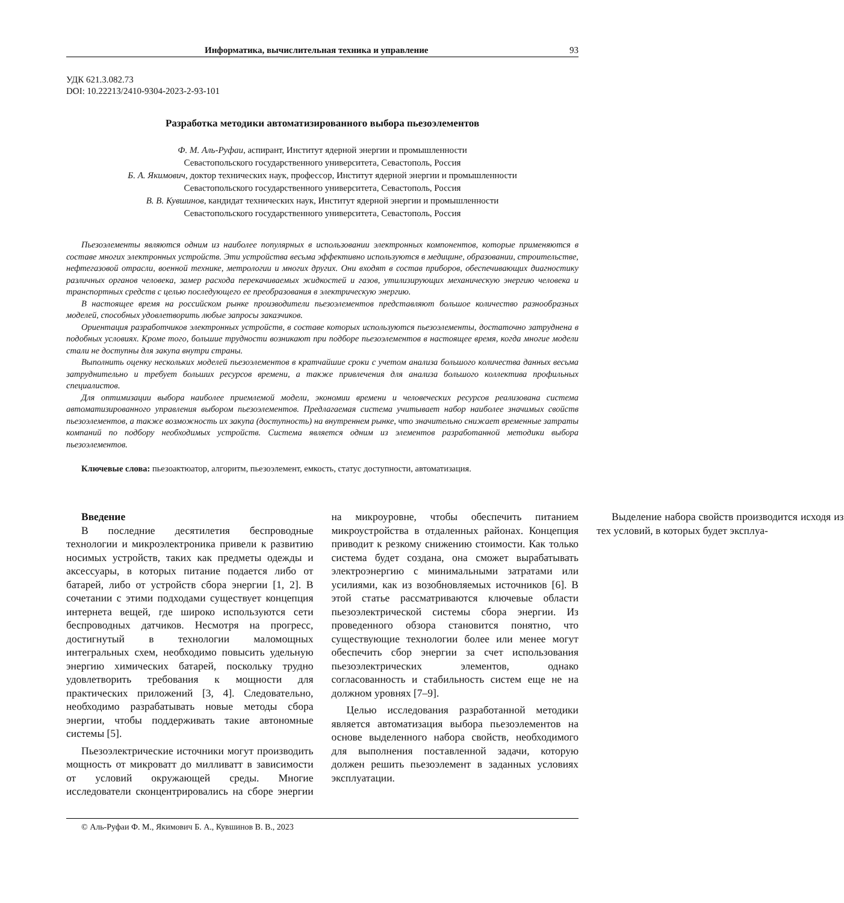Информатика, вычислительная техника и управление 93
УДК 621.3.082.73
DOI: 10.22213/2410-9304-2023-2-93-101
Разработка методики автоматизированного выбора пьезоэлементов
Ф. М. Аль-Руфаи, аспирант, Институт ядерной энергии и промышленности
Севастопольского государственного университета, Севастополь, Россия
Б. А. Якимович, доктор технических наук, профессор, Институт ядерной энергии и промышленности
Севастопольского государственного университета, Севастополь, Россия
В. В. Кувшинов, кандидат технических наук, Институт ядерной энергии и промышленности
Севастопольского государственного университета, Севастополь, Россия
Пьезоэлементы являются одним из наиболее популярных в использовании электронных компонентов, которые применяются в составе многих электронных устройств. Эти устройства весьма эффективно используются в медицине, образовании, строительстве, нефтегазовой отрасли, военной технике, метрологии и многих других. Они входят в состав приборов, обеспечивающих диагностику различных органов человека, замер расхода перекачиваемых жидкостей и газов, утилизирующих механическую энергию человека и транспортных средств с целью последующего ее преобразования в электрическую энергию.
В настоящее время на российском рынке производители пьезоэлементов представляют большое количество разнообразных моделей, способных удовлетворить любые запросы заказчиков.
Ориентация разработчиков электронных устройств, в составе которых используются пьезоэлементы, достаточно затруднена в подобных условиях. Кроме того, большие трудности возникают при подборе пьезоэлементов в настоящее время, когда многие модели стали не доступны для закупа внутри страны.
Выполнить оценку нескольких моделей пьезоэлементов в кратчайшие сроки с учетом анализа большого количества данных весьма затруднительно и требует больших ресурсов времени, а также привлечения для анализа большого коллектива профильных специалистов.
Для оптимизации выбора наиболее приемлемой модели, экономии времени и человеческих ресурсов реализована система автоматизированного управления выбором пьезоэлементов. Предлагаемая система учитывает набор наиболее значимых свойств пьезоэлементов, а также возможность их закупа (доступность) на внутреннем рынке, что значительно снижает временные затраты компаний по подбору необходимых устройств. Система является одним из элементов разработанной методики выбора пьезоэлементов.
Ключевые слова: пьезоактюатор, алгоритм, пьезоэлемент, емкость, статус доступности, автоматизация.
Введение
В последние десятилетия беспроводные технологии и микроэлектроника привели к развитию носимых устройств, таких как предметы одежды и аксессуары, в которых питание подается либо от батарей, либо от устройств сбора энергии [1, 2]. В сочетании с этими подходами существует концепция интернета вещей, где широко используются сети беспроводных датчиков. Несмотря на прогресс, достигнутый в технологии маломощных интегральных схем, необходимо повысить удельную энергию химических батарей, поскольку трудно удовлетворить требования к мощности для практических приложений [3, 4]. Следовательно, необходимо разрабатывать новые методы сбора энергии, чтобы поддерживать такие автономные системы [5].
Пьезоэлектрические источники могут производить мощность от микроватт до милливатт в зависимости от условий окружающей среды. Многие исследователи сконцентрировались на сборе энергии на микроуровне, чтобы обеспечить питанием микроустройства в отдаленных районах. Концепция приводит к резкому снижению стоимости. Как только система будет создана, она сможет вырабатывать электроэнергию с минимальными затратами или усилиями, как из возобновляемых источников [6]. В этой статье рассматриваются ключевые области пьезоэлектрической системы сбора энергии. Из проведенного обзора становится понятно, что существующие технологии более или менее могут обеспечить сбор энергии за счет использования пьезоэлектрических элементов, однако согласованность и стабильность систем еще не на должном уровнях [7–9].
Целью исследования разработанной методики является автоматизация выбора пьезоэлементов на основе выделенного набора свойств, необходимого для выполнения поставленной задачи, которую должен решить пьезоэлемент в заданных условиях эксплуатации.
Выделение набора свойств производится исходя из тех условий, в которых будет эксплуа-
© Аль-Руфаи Ф. М., Якимович Б. А., Кувшинов В. В., 2023